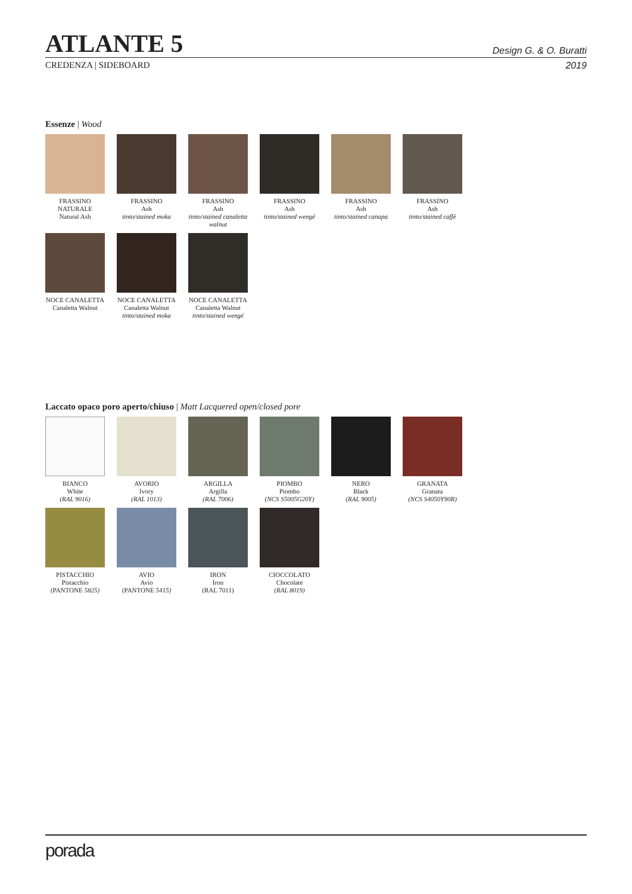ATLANTE 5
Design G. & O. Buratti
CREDENZA | SIDEBOARD 2019
Essenze | Wood
FRASSINO NATURALE
Natural Ash
FRASSINO
Ash
tinto/stained moka
FRASSINO
Ash
tinto/stained canaletta walnut
FRASSINO
Ash
tinto/stained wengé
FRASSINO
Ash
tinto/stained canapa
FRASSINO
Ash
tinto/stained caffè
NOCE CANALETTA
Canaletta Walnut
NOCE CANALETTA
Canaletta Walnut
tinto/stained moka
NOCE CANALETTA
Canaletta Walnut
tinto/stained wengé
Laccato opaco poro aperto/chiuso | Matt Lacquered open/closed pore
BIANCO
White
(RAL 9016)
AVORIO
Ivory
(RAL 1013)
ARGILLA
Argilla
(RAL 7006)
PIOMBO
Piombo
(NCS S5005G20Y)
NERO
Black
(RAL 9005)
GRANATA
Granata
(NCS S4050Y90R)
PISTACCHIO
Pistacchio
(PANTONE 5825)
AVIO
Avio
(PANTONE 5415)
IRON
Iron
(RAL 7011)
CIOCCOLATO
Chocolate
(RAL 8019)
porada